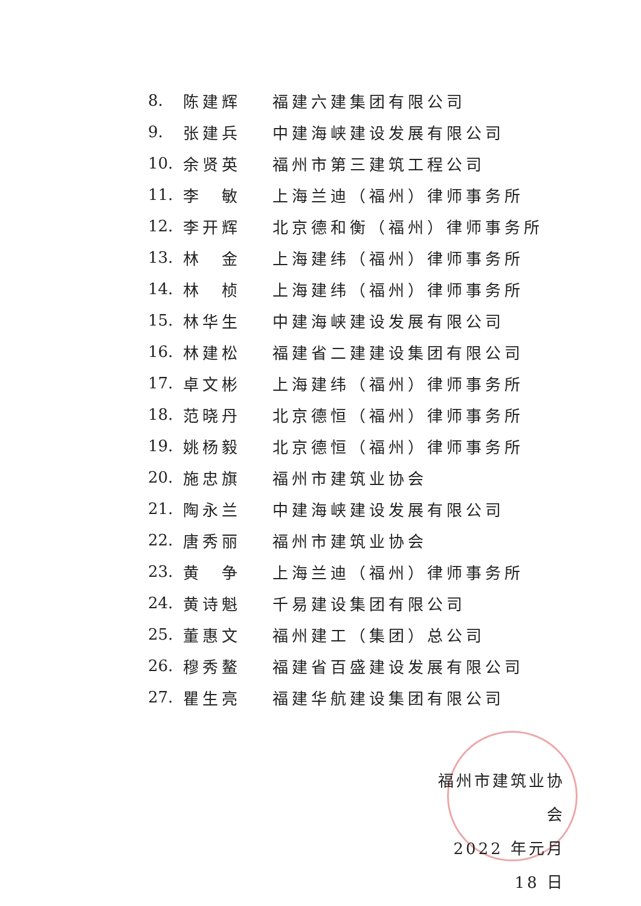8. 陈建辉 福建六建集团有限公司
9. 张建兵 中建海峡建设发展有限公司
10. 余贤英 福州市第三建筑工程公司
11. 李　敏 上海兰迪（福州）律师事务所
12. 李开辉 北京德和衡（福州）律师事务所
13. 林　金 上海建纬（福州）律师事务所
14. 林　桢 上海建纬（福州）律师事务所
15. 林华生 中建海峡建设发展有限公司
16. 林建松 福建省二建建设集团有限公司
17. 卓文彬 上海建纬（福州）律师事务所
18. 范晓丹 北京德恒（福州）律师事务所
19. 姚杨毅 北京德恒（福州）律师事务所
20. 施忠旗 福州市建筑业协会
21. 陶永兰 中建海峡建设发展有限公司
22. 唐秀丽 福州市建筑业协会
23. 黄　争 上海兰迪（福州）律师事务所
24. 黄诗魁 千易建设集团有限公司
25. 董惠文 福州建工（集团）总公司
26. 穆秀鳌 福建省百盛建设发展有限公司
27. 瞿生亮 福建华航建设集团有限公司
福州市建筑业协会
2022 年元月 18 日